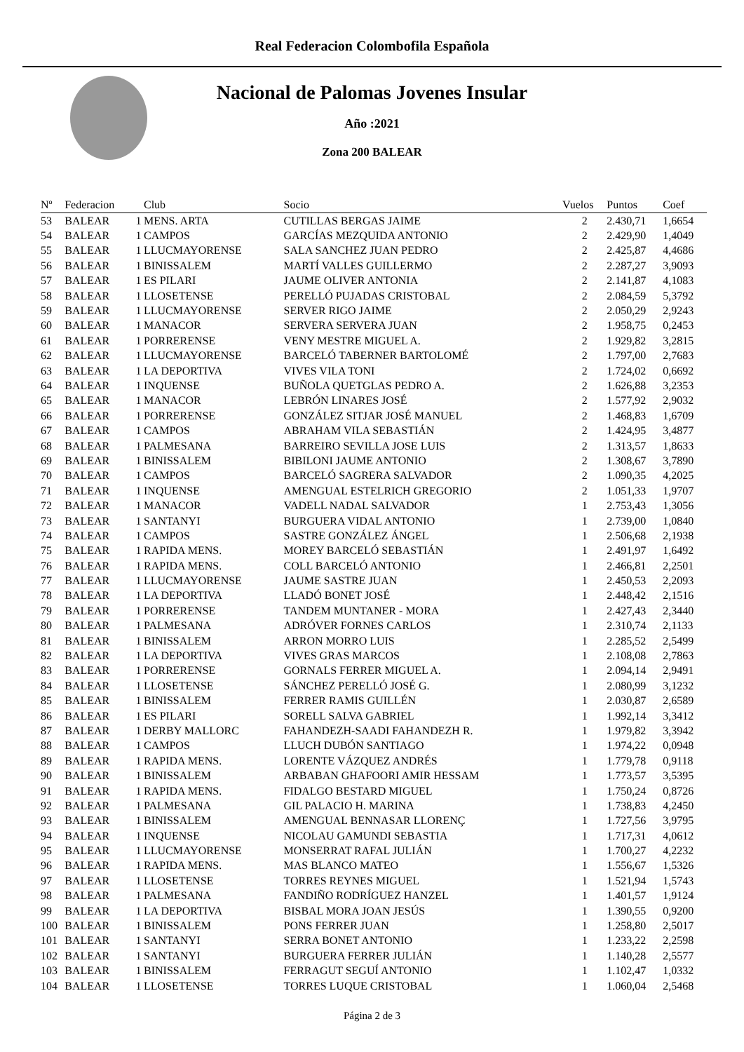Real Federacion Colombofila Española
Nacional de Palomas Jovenes Insular
Año :2021
Zona 200 BALEAR
| Nº | Federacion | | Club | Socio | Vuelos | Puntos | Coef |
| --- | --- | --- | --- | --- | --- | --- | --- |
| 53 | BALEAR | 1 | MENS. ARTA | CUTILLAS BERGAS JAIME | 2 | 2.430,71 | 1,6654 |
| 54 | BALEAR | 1 | CAMPOS | GARCÍAS MEZQUIDA ANTONIO | 2 | 2.429,90 | 1,4049 |
| 55 | BALEAR | 1 | LLUCMAYORENSE | SALA SANCHEZ JUAN PEDRO | 2 | 2.425,87 | 4,4686 |
| 56 | BALEAR | 1 | BINISSALEM | MARTÍ VALLES GUILLERMO | 2 | 2.287,27 | 3,9093 |
| 57 | BALEAR | 1 | ES PILARI | JAUME OLIVER ANTONIA | 2 | 2.141,87 | 4,1083 |
| 58 | BALEAR | 1 | LLOSETENSE | PERELLÓ PUJADAS CRISTOBAL | 2 | 2.084,59 | 5,3792 |
| 59 | BALEAR | 1 | LLUCMAYORENSE | SERVER RIGO JAIME | 2 | 2.050,29 | 2,9243 |
| 60 | BALEAR | 1 | MANACOR | SERVERA SERVERA JUAN | 2 | 1.958,75 | 0,2453 |
| 61 | BALEAR | 1 | PORRERENSE | VENY MESTRE MIGUEL A. | 2 | 1.929,82 | 3,2815 |
| 62 | BALEAR | 1 | LLUCMAYORENSE | BARCELÓ TABERNER BARTOLOMÉ | 2 | 1.797,00 | 2,7683 |
| 63 | BALEAR | 1 | LA DEPORTIVA | VIVES VILA TONI | 2 | 1.724,02 | 0,6692 |
| 64 | BALEAR | 1 | INQUENSE | BUÑOLA QUETGLAS PEDRO A. | 2 | 1.626,88 | 3,2353 |
| 65 | BALEAR | 1 | MANACOR | LEBRÓN LINARES JOSÉ | 2 | 1.577,92 | 2,9032 |
| 66 | BALEAR | 1 | PORRERENSE | GONZÁLEZ SITJAR JOSÉ MANUEL | 2 | 1.468,83 | 1,6709 |
| 67 | BALEAR | 1 | CAMPOS | ABRAHAM VILA SEBASTIÁN | 2 | 1.424,95 | 3,4877 |
| 68 | BALEAR | 1 | PALMESANA | BARREIRO SEVILLA JOSE LUIS | 2 | 1.313,57 | 1,8633 |
| 69 | BALEAR | 1 | BINISSALEM | BIBILONI JAUME ANTONIO | 2 | 1.308,67 | 3,7890 |
| 70 | BALEAR | 1 | CAMPOS | BARCELÓ SAGRERA SALVADOR | 2 | 1.090,35 | 4,2025 |
| 71 | BALEAR | 1 | INQUENSE | AMENGUAL ESTELRICH GREGORIO | 2 | 1.051,33 | 1,9707 |
| 72 | BALEAR | 1 | MANACOR | VADELL NADAL SALVADOR | 1 | 2.753,43 | 1,3056 |
| 73 | BALEAR | 1 | SANTANYI | BURGUERA VIDAL ANTONIO | 1 | 2.739,00 | 1,0840 |
| 74 | BALEAR | 1 | CAMPOS | SASTRE GONZÁLEZ ÁNGEL | 1 | 2.506,68 | 2,1938 |
| 75 | BALEAR | 1 | RAPIDA MENS. | MOREY BARCELÓ SEBASTIÁN | 1 | 2.491,97 | 1,6492 |
| 76 | BALEAR | 1 | RAPIDA MENS. | COLL BARCELÓ ANTONIO | 1 | 2.466,81 | 2,2501 |
| 77 | BALEAR | 1 | LLUCMAYORENSE | JAUME SASTRE JUAN | 1 | 2.450,53 | 2,2093 |
| 78 | BALEAR | 1 | LA DEPORTIVA | LLADÓ BONET JOSÉ | 1 | 2.448,42 | 2,1516 |
| 79 | BALEAR | 1 | PORRERENSE | TANDEM MUNTANER - MORA | 1 | 2.427,43 | 2,3440 |
| 80 | BALEAR | 1 | PALMESANA | ADRÓVER FORNES CARLOS | 1 | 2.310,74 | 2,1133 |
| 81 | BALEAR | 1 | BINISSALEM | ARRON MORRO LUIS | 1 | 2.285,52 | 2,5499 |
| 82 | BALEAR | 1 | LA DEPORTIVA | VIVES GRAS MARCOS | 1 | 2.108,08 | 2,7863 |
| 83 | BALEAR | 1 | PORRERENSE | GORNALS FERRER MIGUEL A. | 1 | 2.094,14 | 2,9491 |
| 84 | BALEAR | 1 | LLOSETENSE | SÁNCHEZ PERELLÓ JOSÉ G. | 1 | 2.080,99 | 3,1232 |
| 85 | BALEAR | 1 | BINISSALEM | FERRER RAMIS GUILLÉN | 1 | 2.030,87 | 2,6589 |
| 86 | BALEAR | 1 | ES PILARI | SORELL SALVA GABRIEL | 1 | 1.992,14 | 3,3412 |
| 87 | BALEAR | 1 | DERBY MALLORC | FAHANDEZH-SAADI FAHANDEZH R. | 1 | 1.979,82 | 3,3942 |
| 88 | BALEAR | 1 | CAMPOS | LLUCH DUBÓN SANTIAGO | 1 | 1.974,22 | 0,0948 |
| 89 | BALEAR | 1 | RAPIDA MENS. | LORENTE VÁZQUEZ ANDRÉS | 1 | 1.779,78 | 0,9118 |
| 90 | BALEAR | 1 | BINISSALEM | ARBABAN GHAFOORI AMIR HESSAM | 1 | 1.773,57 | 3,5395 |
| 91 | BALEAR | 1 | RAPIDA MENS. | FIDALGO BESTARD MIGUEL | 1 | 1.750,24 | 0,8726 |
| 92 | BALEAR | 1 | PALMESANA | GIL PALACIO H. MARINA | 1 | 1.738,83 | 4,2450 |
| 93 | BALEAR | 1 | BINISSALEM | AMENGUAL BENNASAR LLORENÇ | 1 | 1.727,56 | 3,9795 |
| 94 | BALEAR | 1 | INQUENSE | NICOLAU GAMUNDI SEBASTIA | 1 | 1.717,31 | 4,0612 |
| 95 | BALEAR | 1 | LLUCMAYORENSE | MONSERRAT RAFAL JULIÁN | 1 | 1.700,27 | 4,2232 |
| 96 | BALEAR | 1 | RAPIDA MENS. | MAS BLANCO MATEO | 1 | 1.556,67 | 1,5326 |
| 97 | BALEAR | 1 | LLOSETENSE | TORRES REYNES MIGUEL | 1 | 1.521,94 | 1,5743 |
| 98 | BALEAR | 1 | PALMESANA | FANDIÑO RODRÍGUEZ HANZEL | 1 | 1.401,57 | 1,9124 |
| 99 | BALEAR | 1 | LA DEPORTIVA | BISBAL MORA JOAN JESÚS | 1 | 1.390,55 | 0,9200 |
| 100 | BALEAR | 1 | BINISSALEM | PONS FERRER JUAN | 1 | 1.258,80 | 2,5017 |
| 101 | BALEAR | 1 | SANTANYI | SERRA BONET ANTONIO | 1 | 1.233,22 | 2,2598 |
| 102 | BALEAR | 1 | SANTANYI | BURGUERA FERRER JULIÁN | 1 | 1.140,28 | 2,5577 |
| 103 | BALEAR | 1 | BINISSALEM | FERRAGUT SEGUÍ ANTONIO | 1 | 1.102,47 | 1,0332 |
| 104 | BALEAR | 1 | LLOSETENSE | TORRES LUQUE CRISTOBAL | 1 | 1.060,04 | 2,5468 |
Página 2 de 3